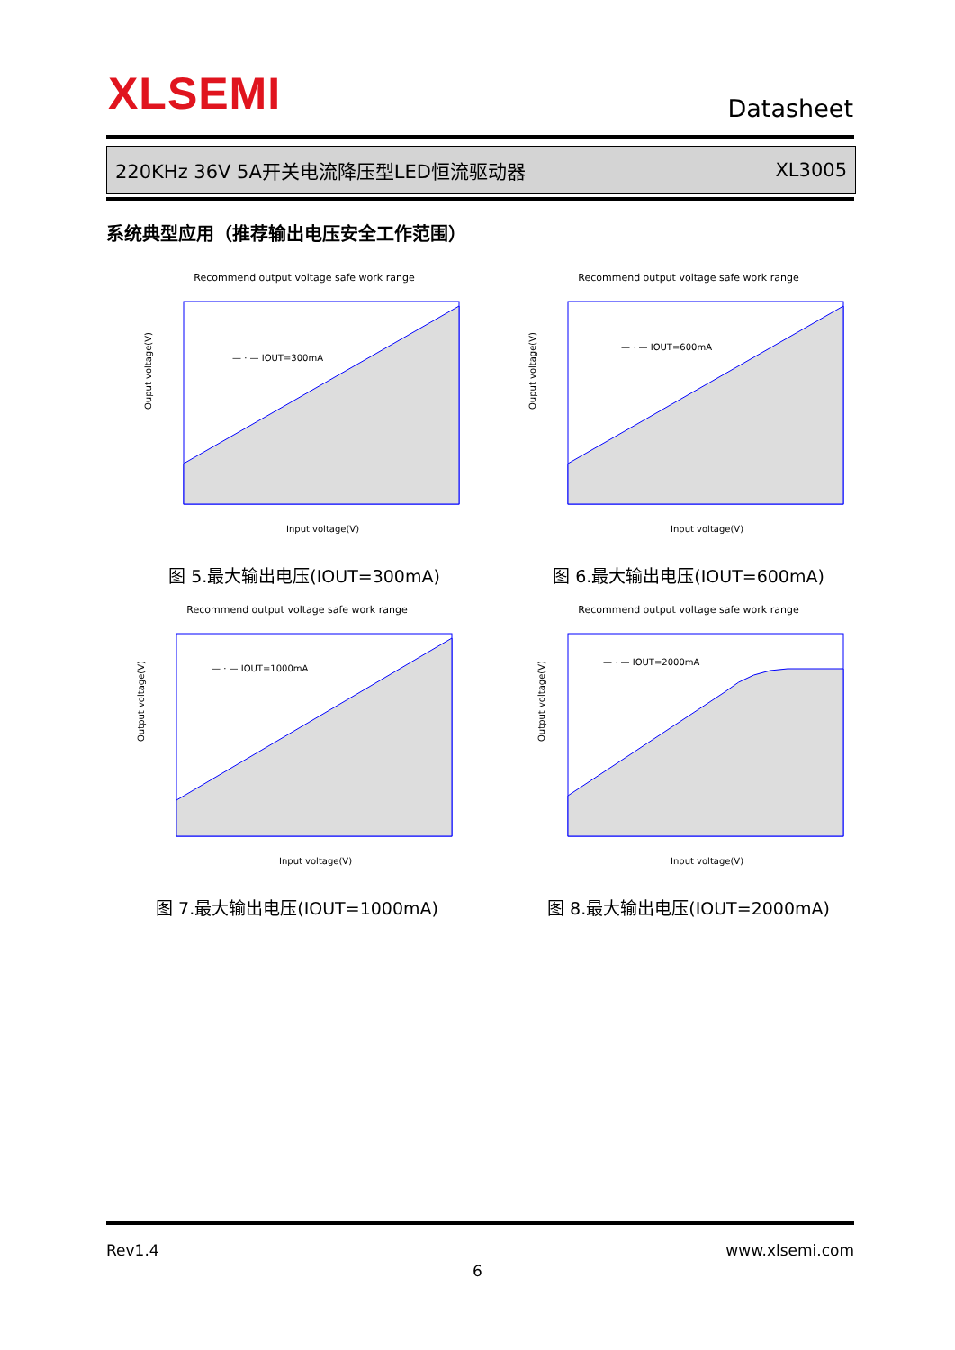XLSEMI Datasheet
220KHz 36V 5A开关电流降压型LED恒流驱动器 XL3005
系统典型应用（推荐输出电压安全工作范围）
Recommend output voltage safe work range
— · — IOUT=300mA
Ouput voltage(V)
Input voltage(V)
图 5.最大输出电压(IOUT=300mA)
Recommend output voltage safe work range
— · — IOUT=600mA
Ouput voltage(V)
Input voltage(V)
图 6.最大输出电压(IOUT=600mA)
Recommend output voltage safe work range
— · — IOUT=1000mA
Output voltage(V)
Input voltage(V)
图 7.最大输出电压(IOUT=1000mA)
Recommend output voltage safe work range
— · — IOUT=2000mA
Output voltage(V)
Input voltage(V)
图 8.最大输出电压(IOUT=2000mA)
Rev1.4 www.xlsemi.com
6